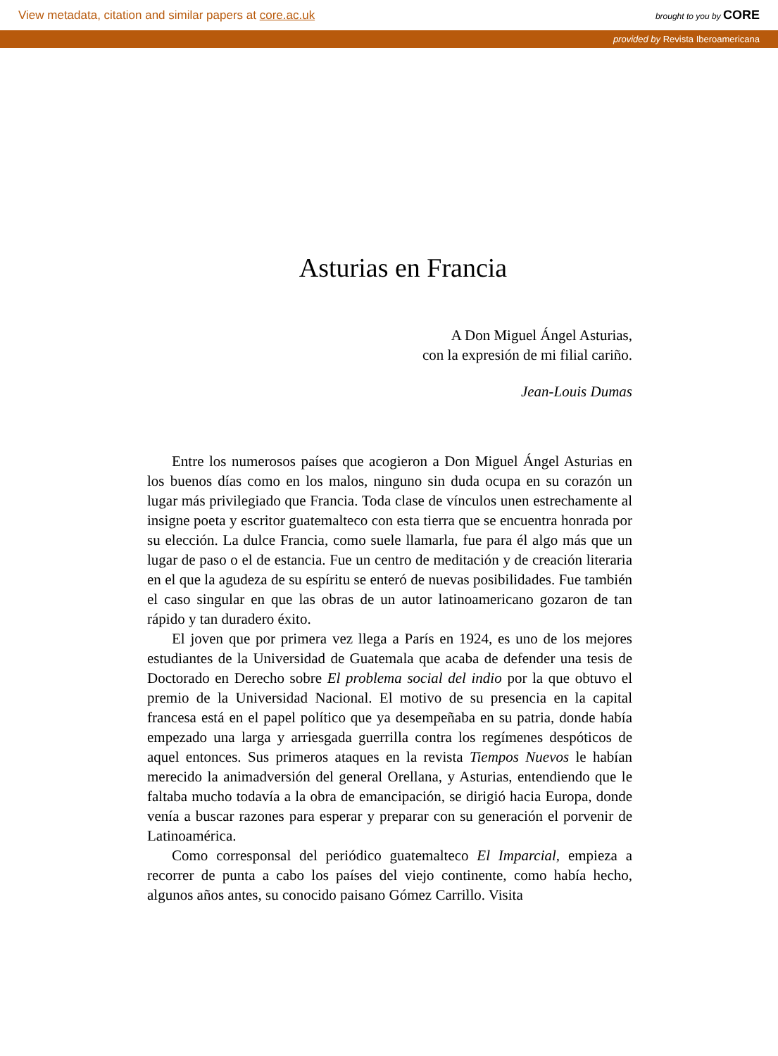View metadata, citation and similar papers at core.ac.uk brought to you by CORE
provided by Revista Iberoamericana
Asturias en Francia
A Don Miguel Ángel Asturias,
con la expresión de mi filial cariño.
Jean-Louis Dumas
Entre los numerosos países que acogieron a Don Miguel Ángel Asturias en los buenos días como en los malos, ninguno sin duda ocupa en su corazón un lugar más privilegiado que Francia. Toda clase de vínculos unen estrechamente al insigne poeta y escritor guatemalteco con esta tierra que se encuentra honrada por su elección. La dulce Francia, como suele llamarla, fue para él algo más que un lugar de paso o el de estancia. Fue un centro de meditación y de creación literaria en el que la agudeza de su espíritu se enteró de nuevas posibilidades. Fue también el caso singular en que las obras de un autor latinoamericano gozaron de tan rápido y tan duradero éxito.
El joven que por primera vez llega a París en 1924, es uno de los mejores estudiantes de la Universidad de Guatemala que acaba de defender una tesis de Doctorado en Derecho sobre El problema social del indio por la que obtuvo el premio de la Universidad Nacional. El motivo de su presencia en la capital francesa está en el papel político que ya desempeñaba en su patria, donde había empezado una larga y arriesgada guerrilla contra los regímenes despóticos de aquel entonces. Sus primeros ataques en la revista Tiempos Nuevos le habían merecido la animadversión del general Orellana, y Asturias, entendiendo que le faltaba mucho todavía a la obra de emancipación, se dirigió hacia Europa, donde venía a buscar razones para esperar y preparar con su generación el porvenir de Latinoamérica.
Como corresponsal del periódico guatemalteco El Imparcial, empieza a recorrer de punta a cabo los países del viejo continente, como había hecho, algunos años antes, su conocido paisano Gómez Carrillo. Visita